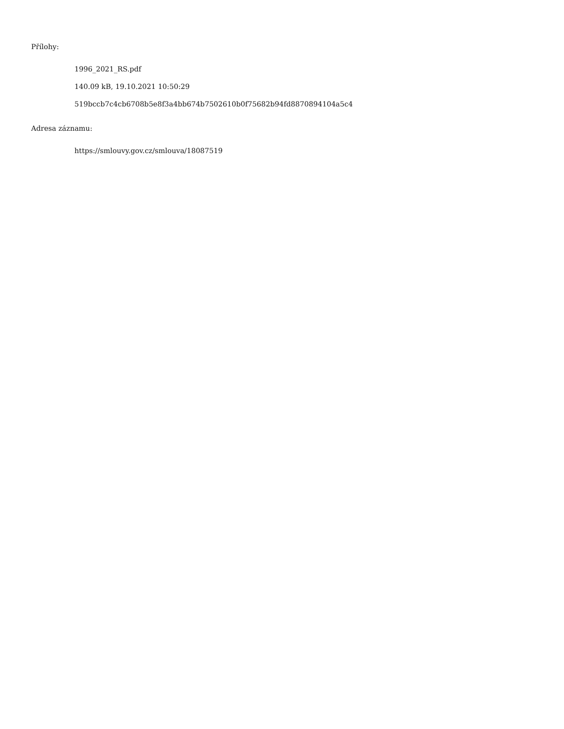Přílohy:
1996_2021_RS.pdf
140.09 kB, 19.10.2021 10:50:29
519bccb7c4cb6708b5e8f3a4bb674b7502610b0f75682b94fd8870894104a5c4
Adresa záznamu:
https://smlouvy.gov.cz/smlouva/18087519